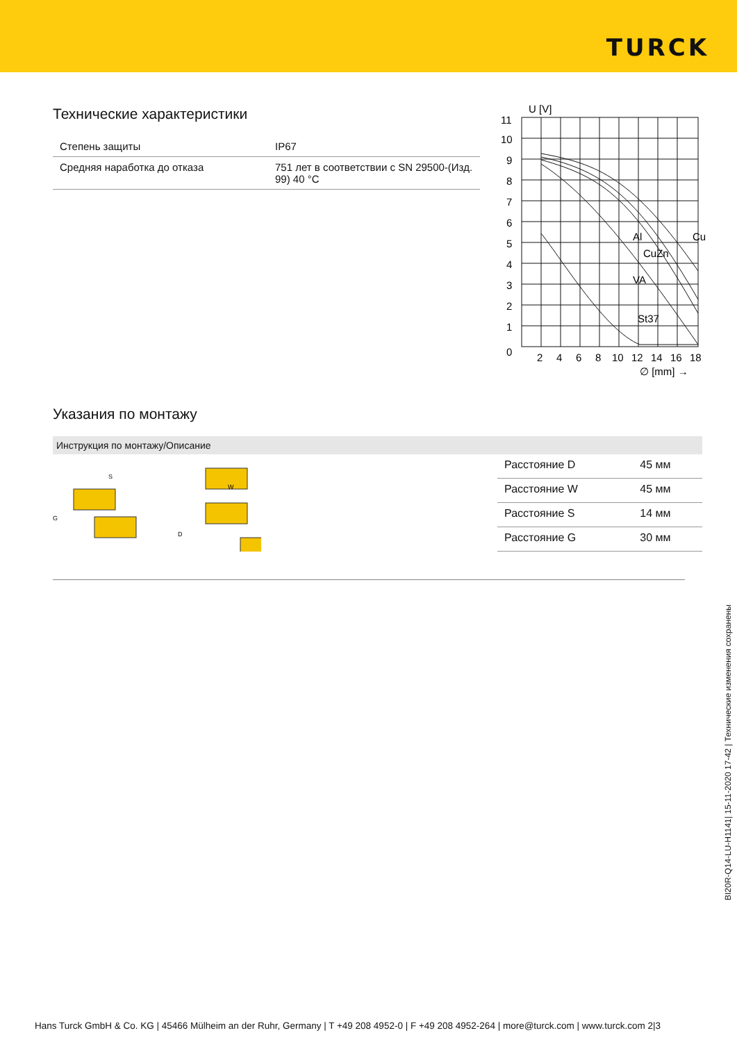TURCK
Технические характеристики
| Степень защиты | IP67 |
| Средняя наработка до отказа | 751 лет в соответствии с SN 29500-(Изд. 99) 40 °C |
U [V]
Al
Cu
CuZn
VA
St37
11
10
9
8
7
6
5
4
3
2
1
0
2
4
6
8
10
12
14
16
18
∅ [mm] →
Указания по монтажу
Инструкция по монтажу/Описание
S
G
W
D
| Расстояние D | 45 мм |
| Расстояние W | 45 мм |
| Расстояние S | 14 мм |
| Расстояние G | 30 мм |
BI20R-Q14-LU-H1141| 15-11-2020 17-42 | Технические изменения сохранены
Hans Turck GmbH & Co. KG | 45466 Mülheim an der Ruhr, Germany | T +49 208 4952-0 | F +49 208 4952-264 | more@turck.com | www.turck.com 2|3